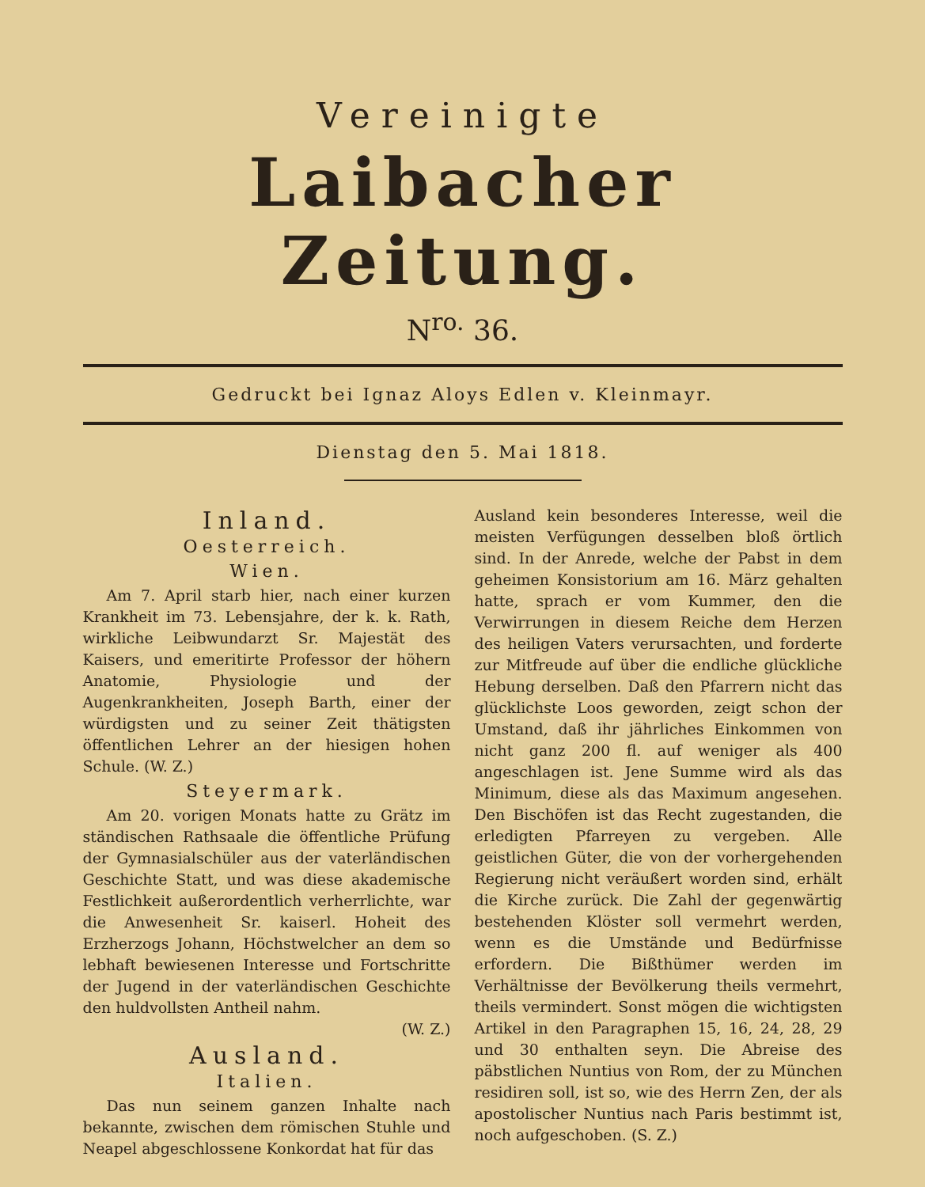Vereinigte
Laibacher Zeitung.
N<sup>ro.</sup> 36.
Gedruckt bei Ignaz Aloys Edlen v. Kleinmayr.
Dienstag den 5. Mai 1818.
Inland.
Oesterreich.
Wien.
Am 7. April starb hier, nach einer kurzen Krankheit im 73. Lebensjahre, der k. k. Rath, wirkliche Leibwundarzt Sr. Majestät des Kaisers, und emeritirte Professor der höhern Anatomie, Physiologie und der Augenkrankheiten, Joseph Barth, einer der würdigsten und zu seiner Zeit thätigsten öffentlichen Lehrer an der hiesigen hohen Schule. (W. Z.)
Steyermark.
Am 20. vorigen Monats hatte zu Grätz im ständischen Rathsaale die öffentliche Prüfung der Gymnasialschüler aus der vaterländischen Geschichte Statt, und was diese akademische Festlichkeit außerordentlich verherrlichte, war die Anwesenheit Sr. kaiserl. Hoheit des Erzherzogs Johann, Höchstwelcher an dem so lebhaft bewiesenen Interesse und Fortschritte der Jugend in der vaterländischen Geschichte den huldvollsten Antheil nahm.
(W. Z.)
Ausland.
Italien.
Das nun seinem ganzen Inhalte nach bekannte, zwischen dem römischen Stuhle und Neapel abgeschlossene Konkordat hat für das
Ausland kein besonderes Interesse, weil die meisten Verfügungen desselben bloß örtlich sind. In der Anrede, welche der Pabst in dem geheimen Konsistorium am 16. März gehalten hatte, sprach er vom Kummer, den die Verwirrungen in diesem Reiche dem Herzen des heiligen Vaters verursachten, und forderte zur Mitfreude auf über die endliche glückliche Hebung derselben. Daß den Pfarrern nicht das glücklichste Loos geworden, zeigt schon der Umstand, daß ihr jährliches Einkommen von nicht ganz 200 fl. auf weniger als 400 angeschlagen ist. Jene Summe wird als das Minimum, diese als das Maximum angesehen. Den Bischöfen ist das Recht zugestanden, die erledigten Pfarreyen zu vergeben. Alle geistlichen Güter, die von der vorhergehenden Regierung nicht veräußert worden sind, erhält die Kirche zurück. Die Zahl der gegenwärtig bestehenden Klöster soll vermehrt werden, wenn es die Umstände und Bedürfnisse erfordern. Die Bißthümer werden im Verhältnisse der Bevölkerung theils vermehrt, theils vermindert. Sonst mögen die wichtigsten Artikel in den Paragraphen 15, 16, 24, 28, 29 und 30 enthalten seyn. Die Abreise des päbstlichen Nuntius von Rom, der zu München residiren soll, ist so, wie des Herrn Zen, der als apostolischer Nuntius nach Paris bestimmt ist, noch aufgeschoben. (S. Z.)